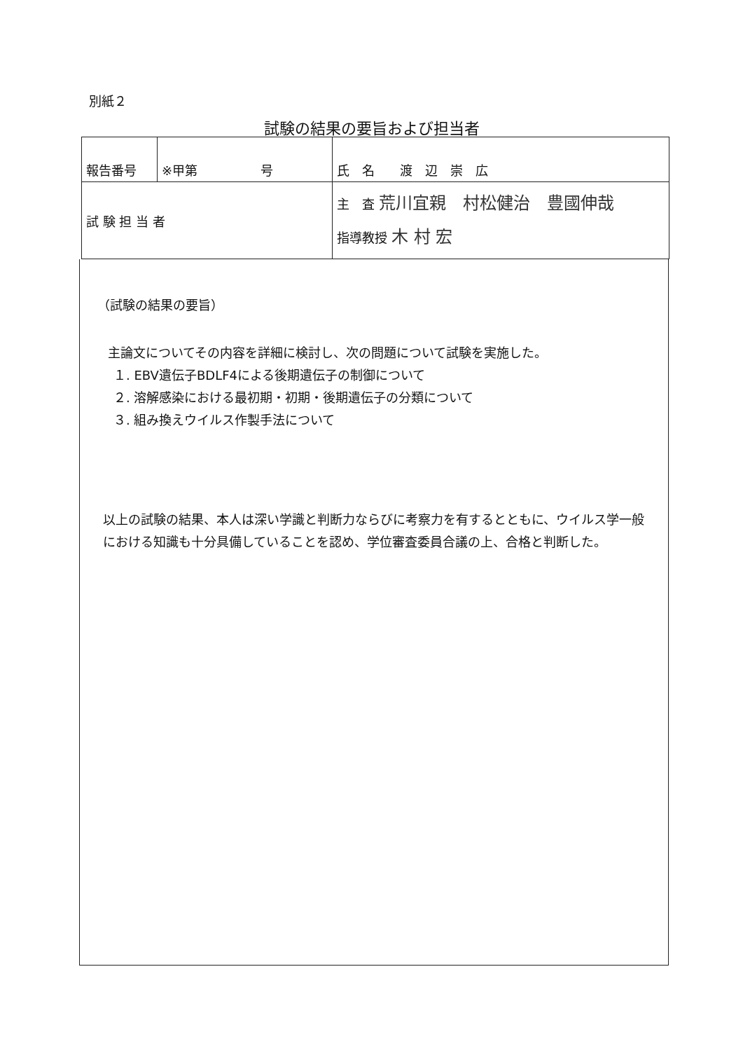別紙２
試験の結果の要旨および担当者
| 報告番号 | ※甲第 号 | | 氏 名 渡 辺 崇 広 |
| 試 験 担 当 者 | | 主 査 荒川宜親 村松健治 豊國伸哉 指導教授 木 村 宏 | |
（試験の結果の要旨）
主論文についてその内容を詳細に検討し、次の問題について試験を実施した。
１. EBV遺伝子BDLF4による後期遺伝子の制御について
２. 溶解感染における最初期・初期・後期遺伝子の分類について
３. 組み換えウイルス作製手法について
以上の試験の結果、本人は深い学識と判断力ならびに考察力を有するとともに、ウイルス学一般における知識も十分具備していることを認め、学位審査委員合議の上、合格と判断した。